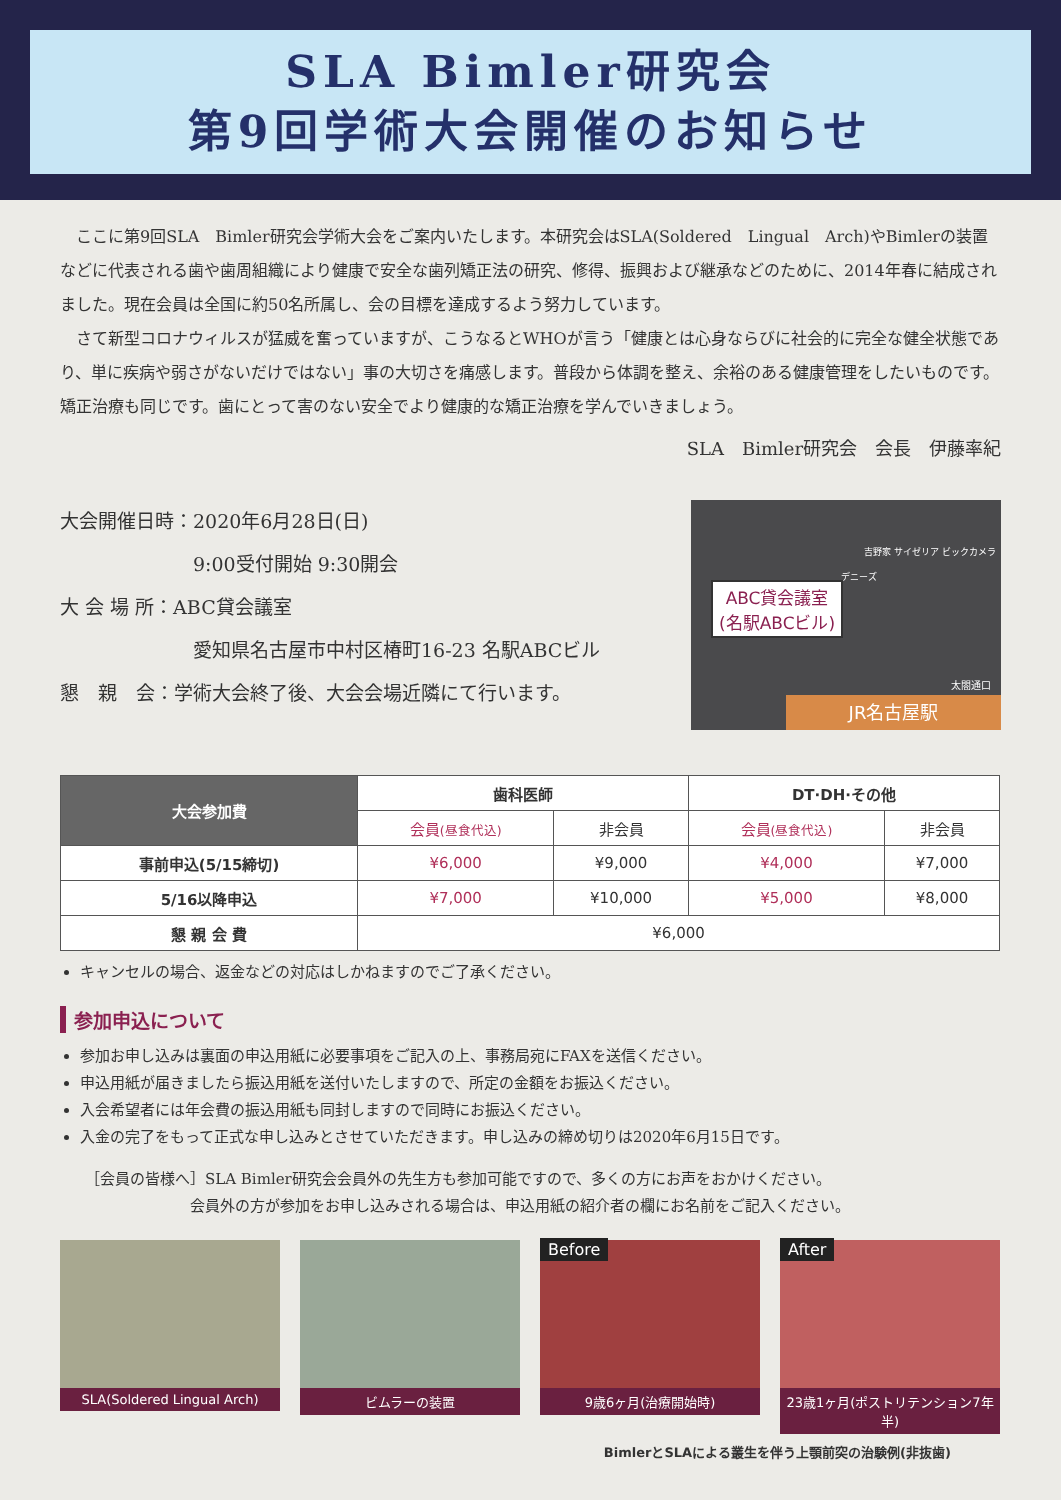SLA Bimler研究会
第9回学術大会開催のお知らせ
ここに第9回SLA　Bimler研究会学術大会をご案内いたします。本研究会はSLA(Soldered　Lingual　Arch)やBimlerの装置などに代表される歯や歯周組織により健康で安全な歯列矯正法の研究、修得、振興および継承などのために、2014年春に結成されました。現在会員は全国に約50名所属し、会の目標を達成するよう努力しています。
さて新型コロナウィルスが猛威を奮っていますが、こうなるとWHOが言う「健康とは心身ならびに社会的に完全な健全状態であり、単に疾病や弱さがないだけではない」事の大切さを痛感します。普段から体調を整え、余裕のある健康管理をしたいものです。矯正治療も同じです。歯にとって害のない安全でより健康的な矯正治療を学んでいきましょう。
SLA　Bimler研究会　会長　伊藤率紀
大会開催日時：2020年6月28日(日)
　　　　　　　9:00受付開始 9:30開会
大 会 場 所：ABC貸会議室
　　　　　　　愛知県名古屋市中村区椿町16-23 名駅ABCビル
懇　親　会：学術大会終了後、大会会場近隣にて行います。
ABC貸会議室
(名駅ABCビル)
デニーズ
吉野家 サイゼリア ビックカメラ
太閤通口
JR名古屋駅
| 大会参加費 | 歯科医師 | | DT·DH·その他 | |
| --- | --- | --- | --- | --- |
| | 会員 (昼食代込) | 非会員 | 会員 (昼食代込) | 非会員 |
| 事前申込(5/15締切) | ¥6,000 | ¥9,000 | ¥4,000 | ¥7,000 |
| 5/16以降申込 | ¥7,000 | ¥10,000 | ¥5,000 | ¥8,000 |
| 懇 親 会 費 | ¥6,000 | | | |
キャンセルの場合、返金などの対応はしかねますのでご了承ください。
参加申込について
参加お申し込みは裏面の申込用紙に必要事項をご記入の上、事務局宛にFAXを送信ください。
申込用紙が届きましたら振込用紙を送付いたしますので、所定の金額をお振込ください。
入会希望者には年会費の振込用紙も同封しますので同時にお振込ください。
入金の完了をもって正式な申し込みとさせていただきます。申し込みの締め切りは2020年6月15日です。
［会員の皆様へ］SLA Bimler研究会会員外の先生方も参加可能ですので、多くの方にお声をおかけください。
　　　　　　　会員外の方が参加をお申し込みされる場合は、申込用紙の紹介者の欄にお名前をご記入ください。
SLA(Soldered Lingual Arch)
ビムラーの装置
Before
9歳6ヶ月(治療開始時)
After
23歳1ヶ月(ポストリテンション7年半)
BimlerとSLAによる叢生を伴う上顎前突の治験例(非抜歯)